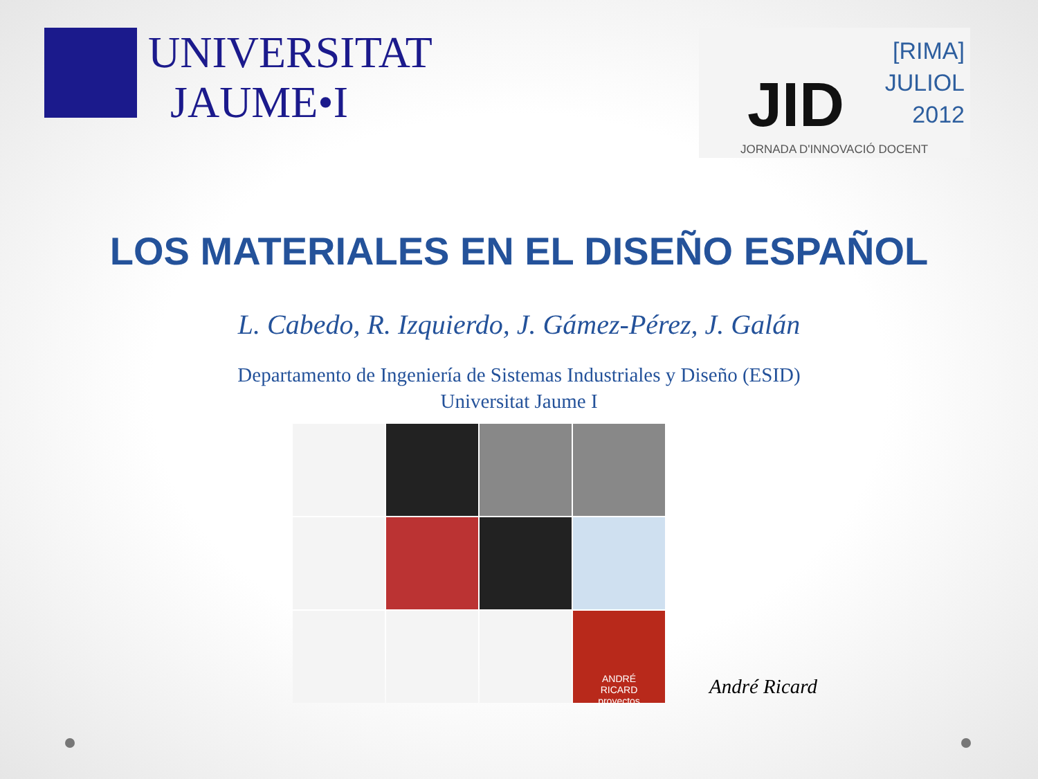UNIVERSITAT
JAUME•I
JID
[RIMA]
JULIOL
2012
JORNADA D'INNOVACIÓ DOCENT
LOS MATERIALES EN EL DISEÑO ESPAÑOL
L. Cabedo, R. Izquierdo, J. Gámez-Pérez, J. Galán
Departamento de Ingeniería de Sistemas Industriales y Diseño (ESID)
Universitat Jaume I
ANDRÉ
RICARD
proyectos
André Ricard